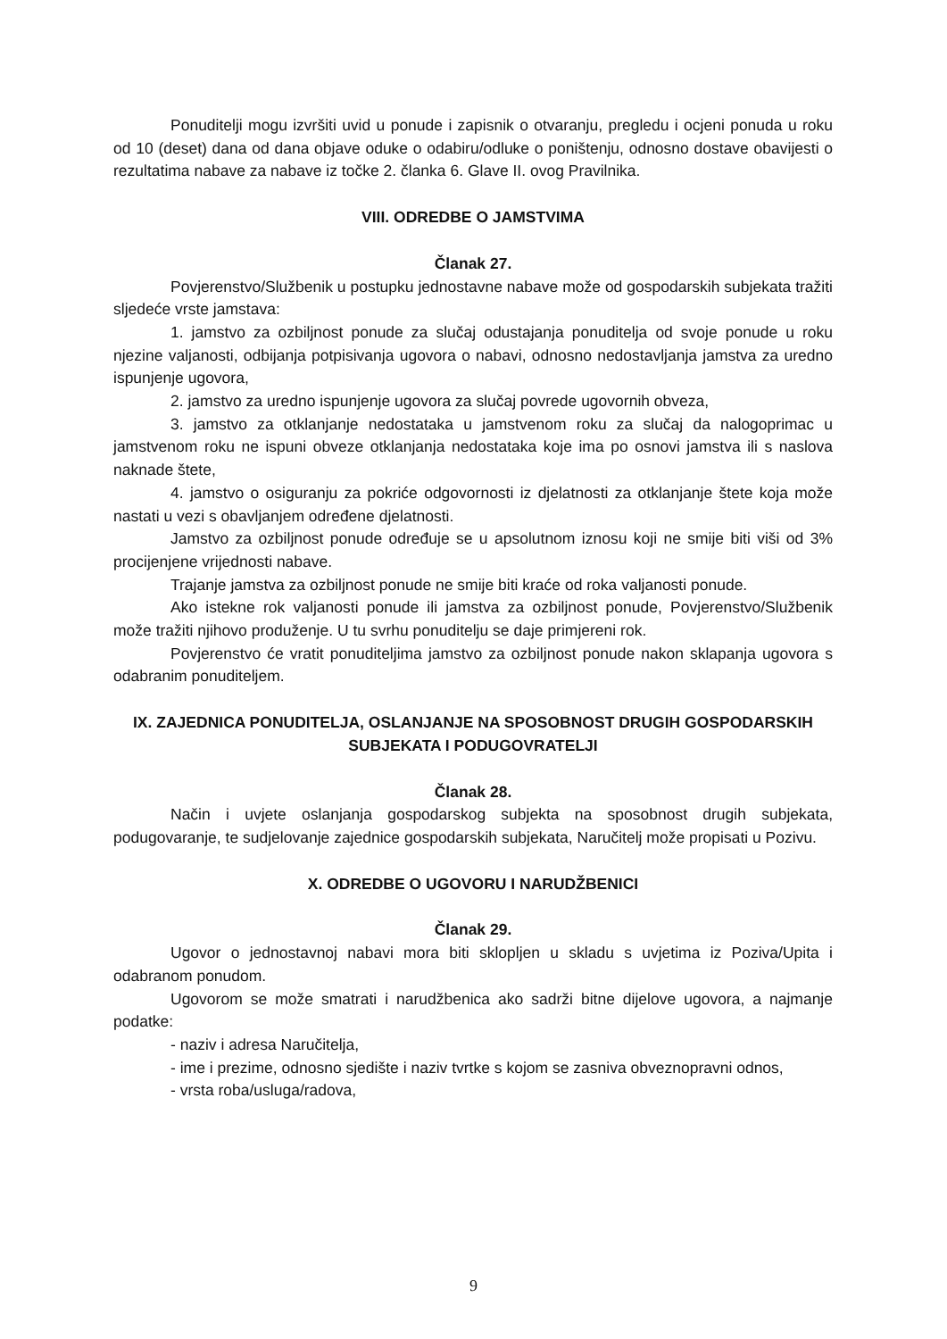Ponuditelji mogu izvršiti uvid u ponude i zapisnik o otvaranju, pregledu i ocjeni ponuda u roku od 10 (deset) dana od dana objave oduke o odabiru/odluke o poništenju, odnosno dostave obavijesti o rezultatima nabave za nabave iz točke 2. članka 6. Glave II. ovog Pravilnika.
VIII. ODREDBE O JAMSTVIMA
Članak 27.
Povjerenstvo/Službenik u postupku jednostavne nabave može od gospodarskih subjekata tražiti sljedeće vrste jamstava:
1. jamstvo za ozbiljnost ponude za slučaj odustajanja ponuditelja od svoje ponude u roku njezine valjanosti, odbijanja potpisivanja ugovora o nabavi, odnosno nedostavljanja jamstva za uredno ispunjenje ugovora,
2. jamstvo za uredno ispunjenje ugovora za slučaj povrede ugovornih obveza,
3. jamstvo za otklanjanje nedostataka u jamstvenom roku za slučaj da nalogoprimac u jamstvenom roku ne ispuni obveze otklanjanja nedostataka koje ima po osnovi jamstva ili s naslova naknade štete,
4. jamstvo o osiguranju za pokriće odgovornosti iz djelatnosti za otklanjanje štete koja može nastati u vezi s obavljanjem određene djelatnosti.
Jamstvo za ozbiljnost ponude određuje se u apsolutnom iznosu koji ne smije biti viši od 3% procijenjene vrijednosti nabave.
Trajanje jamstva za ozbiljnost ponude ne smije biti kraće od roka valjanosti ponude.
Ako istekne rok valjanosti ponude ili jamstva za ozbiljnost ponude, Povjerenstvo/Službenik može tražiti njihovo produženje. U tu svrhu ponuditelju se daje primjereni rok.
Povjerenstvo će vratit ponuditeljima jamstvo za ozbiljnost ponude nakon sklapanja ugovora s odabranim ponuditeljem.
IX. ZAJEDNICA PONUDITELJA, OSLANJANJE NA SPOSOBNOST DRUGIH GOSPODARSKIH SUBJEKATA I PODUGOVRATELJI
Članak 28.
Način i uvjete oslanjanja gospodarskog subjekta na sposobnost drugih subjekata, podugovaranje, te sudjelovanje zajednice gospodarskih subjekata, Naručitelj može propisati u Pozivu.
X. ODREDBE O UGOVORU I NARUDŽBENICI
Članak 29.
Ugovor o jednostavnoj nabavi mora biti sklopljen u skladu s uvjetima iz Poziva/Upita i odabranom ponudom.
Ugovorom se može smatrati i narudžbenica ako sadrži bitne dijelove ugovora, a najmanje podatke:
- naziv i adresa Naručitelja,
- ime i prezime, odnosno sjedište i naziv tvrtke s kojom se zasniva obveznopravni odnos,
- vrsta roba/usluga/radova,
9